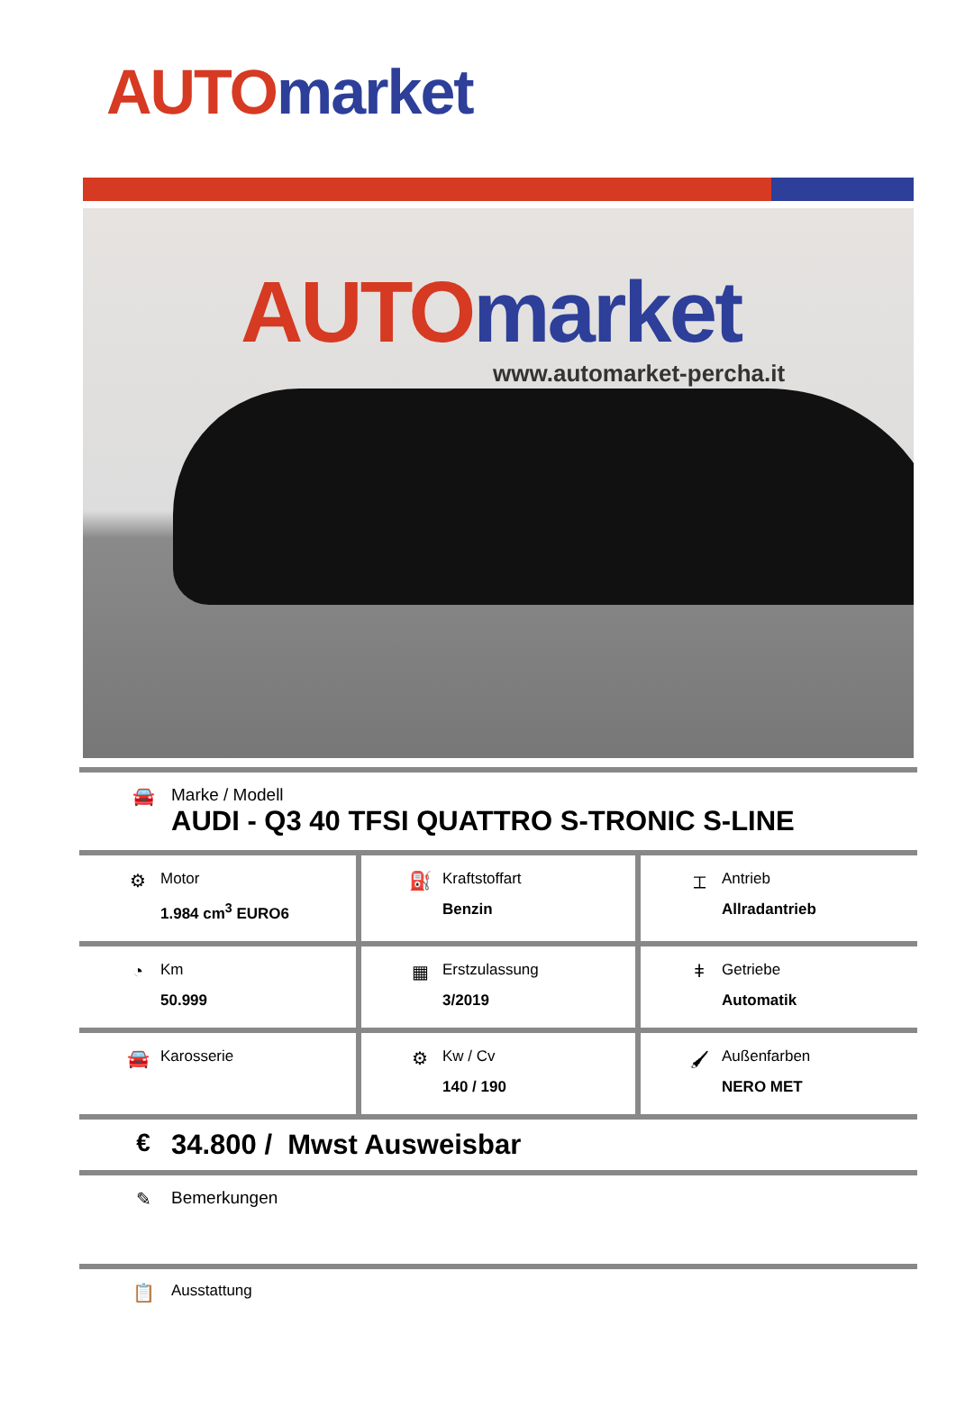AUTO market
AUTO market
www.automarket-percha.it
🚘 Marke / Modell
AUDI - Q3 40 TFSI QUATTRO S-TRONIC S-LINE
| ⚙ Motor 1.984 cm<sup>3</sup> EURO6 | ⛽ Kraftstoffart Benzin | ⌶ Antrieb Allradantrieb |
| ◔ Km 50.999 | ▦ Erstzulassung 3/2019 | ǂ Getriebe Automatik |
| 🚘 Karosserie | ⚙ Kw / Cv 140 / 190 | 🖌 Außenfarben NERO MET |
€ 34.800 / Mwst Ausweisbar
✎ Bemerkungen
📋
Ausstattung